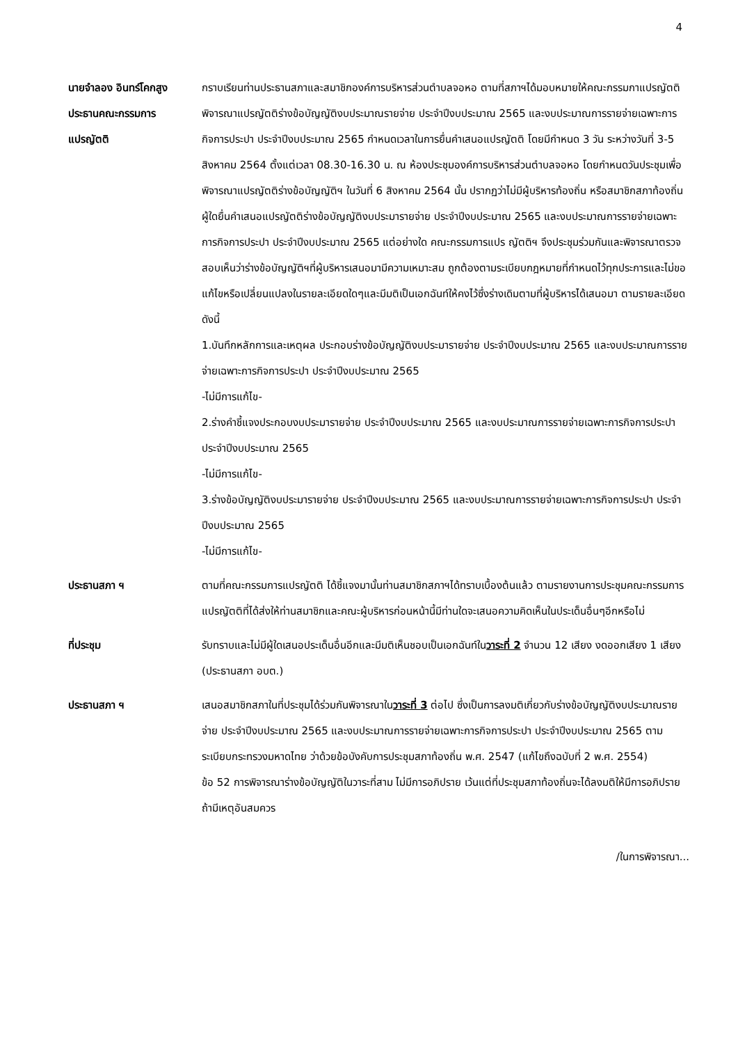4
นายจำลอง อินทร์โคกสูง
ประธานคณะกรรมการ
แปรญัตติ
กราบเรียนท่านประธานสภาและสมาชิกองค์การบริหารส่วนตำบลจอหอ ตามที่สภาฯได้มอบหมายให้คณะกรรมกาแปรญัตติพิจารณาแปรญัตติร่างข้อบัญญัติงบประมาณรายจ่าย ประจำปีงบประมาณ 2565 และงบประมาณการรายจ่ายเฉพาะการกิจการประปา ประจำปีงบประมาณ 2565 กำหนดเวลาในการยื่นคำเสนอแปรญัตติ โดยมีกำหนด 3 วัน ระหว่างวันที่ 3-5 สิงหาคม 2564 ตั้งแต่เวลา 08.30-16.30 น. ณ ห้องประชุมองค์การบริหารส่วนตำบลจอหอ โดยกำหนดวันประชุมเพื่อพิจารณาแปรญัตติร่างข้อบัญญัติฯ ในวันที่ 6 สิงหาคม 2564 นั้น ปรากฏว่าไม่มีผู้บริหารท้องถิ่น หรือสมาชิกสภาท้องถิ่นผู้ใดยื่นคำเสนอแปรญัตติร่างข้อบัญญัติงบประมารายจ่าย ประจำปีงบประมาณ 2565 และงบประมาณการรายจ่ายเฉพาะการกิจการประปา ประจำปีงบประมาณ 2565 แต่อย่างใด คณะกรรมการแปร ญัตติฯ จึงประชุมร่วมกันและพิจารณาตรวจสอบเห็นว่าร่างข้อบัญญัติฯที่ผู้บริหารเสนอมามีความเหมาะสม ถูกต้องตามระเบียบกฎหมายที่กำหนดไว้ทุกประการและไม่ขอแก้ไขหรือเปลี่ยนแปลงในรายละเอียดใดๆและมีมติเป็นเอกฉันท์ให้คงไว้ซึ่งร่างเดิมตามที่ผู้บริหารได้เสนอมา ตามรายละเอียดดังนี้
1.บันทึกหลักการและเหตุผล ประกอบร่างข้อบัญญัติงบประมารายจ่าย ประจำปีงบประมาณ 2565 และงบประมาณการรายจ่ายเฉพาะการกิจการประปา ประจำปีงบประมาณ 2565
-ไม่มีการแก้ไข-
2.ร่างคำชี้แจงประกอบงบประมารายจ่าย ประจำปีงบประมาณ 2565 และงบประมาณการรายจ่ายเฉพาะการกิจการประปา ประจำปีงบประมาณ 2565
-ไม่มีการแก้ไข-
3.ร่างข้อบัญญัติงบประมารายจ่าย ประจำปีงบประมาณ 2565 และงบประมาณการรายจ่ายเฉพาะการกิจการประปา ประจำปีงบประมาณ 2565
-ไม่มีการแก้ไข-
ประธานสภา ฯ ตามที่คณะกรรมการแปรญัตติ ได้ชี้แจงมานั้นท่านสมาชิกสภาฯได้ทราบเบื้องต้นแล้ว ตามรายงานการประชุมคณะกรรมการแปรญัตติที่ได้ส่งให้ท่านสมาชิกและคณะผู้บริหารก่อนหน้านี้มีท่านใดจะเสนอความคิดเห็นในประเด็นอื่นๆอีกหรือไม่
ที่ประชุม รับทราบและไม่มีผู้ใดเสนอประเด็นอื่นอีกและมีมติเห็นชอบเป็นเอกฉันท์ในวาระที่ 2 จำนวน 12 เสียง งดออกเสียง 1 เสียง (ประธานสภา อบต.)
ประธานสภา ฯ เสนอสมาชิกสภาในที่ประชุมได้ร่วมกันพิจารณาในวาระที่ 3 ต่อไป ซึ่งเป็นการลงมติเกี่ยวกับร่างข้อบัญญัติงบประมาณรายจ่าย ประจำปีงบประมาณ 2565 และงบประมาณการรายจ่ายเฉพาะการกิจการประปา ประจำปีงบประมาณ 2565 ตามระเบียบกระทรวงมหาดไทย ว่าด้วยข้อบังคับการประชุมสภาท้องถิ่น พ.ศ. 2547 (แก้ไขถึงฉบับที่ 2 พ.ศ. 2554)
ข้อ 52 การพิจารณาร่างข้อบัญญัติในวาระที่สาม ไม่มีการอภิปราย เว้นแต่ที่ประชุมสภาท้องถิ่นจะได้ลงมติให้มีการอภิปราย ถ้ามีเหตุอันสมควร
/ในการพิจารณา...